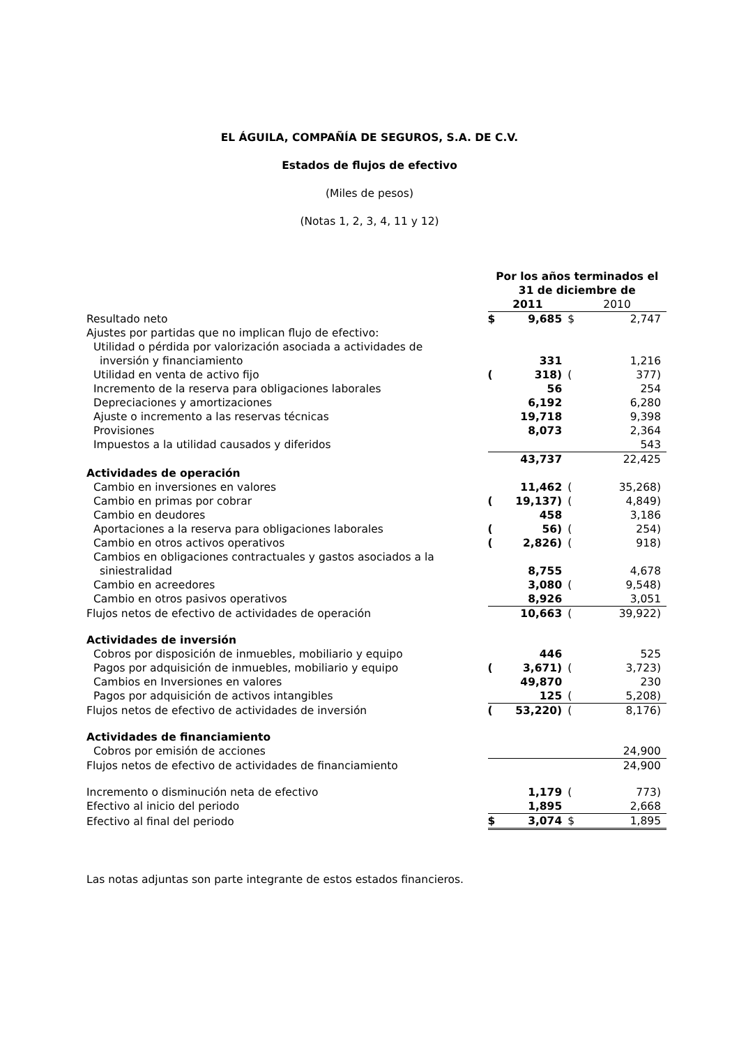EL ÁGUILA, COMPAÑÍA DE SEGUROS, S.A. DE C.V.
Estados de flujos de efectivo
(Miles de pesos)
(Notas 1, 2, 3, 4, 11 y 12)
| | Por los años terminados el 31 de diciembre de | | | |
| | 2011 | | 2010 | |
| Resultado neto | $ | 9,685 | $ | 2,747 |
| Ajustes por partidas que no implican flujo de efectivo: | | | | |
| Utilidad o pérdida por valorización asociada a actividades de | | | | |
| inversión y financiamiento | | 331 | | 1,216 |
| Utilidad en venta de activo fijo | ( | 318) | ( | 377) |
| Incremento de la reserva para obligaciones laborales | | 56 | | 254 |
| Depreciaciones y amortizaciones | | 6,192 | | 6,280 |
| Ajuste o incremento a las reservas técnicas | | 19,718 | | 9,398 |
| Provisiones | | 8,073 | | 2,364 |
| Impuestos a la utilidad causados y diferidos | | | | 543 |
| | | 43,737 | | 22,425 |
| Actividades de operación | | | | |
| Cambio en inversiones en valores | | 11,462 | ( | 35,268) |
| Cambio en primas por cobrar | ( | 19,137) | ( | 4,849) |
| Cambio en deudores | | 458 | | 3,186 |
| Aportaciones a la reserva para obligaciones laborales | ( | 56) | ( | 254) |
| Cambio en otros activos operativos | ( | 2,826) | ( | 918) |
| Cambios en obligaciones contractuales y gastos asociados a la | | | | |
| siniestralidad | | 8,755 | | 4,678 |
| Cambio en acreedores | | 3,080 | ( | 9,548) |
| Cambio en otros pasivos operativos | | 8,926 | | 3,051 |
| Flujos netos de efectivo de actividades de operación | | 10,663 | ( | 39,922) |
| Actividades de inversión | | | | |
| Cobros por disposición de inmuebles, mobiliario y equipo | | 446 | | 525 |
| Pagos por adquisición de inmuebles, mobiliario y equipo | ( | 3,671) | ( | 3,723) |
| Cambios en Inversiones en valores | | 49,870 | | 230 |
| Pagos por adquisición de activos intangibles | | 125 | ( | 5,208) |
| Flujos netos de efectivo de actividades de inversión | ( | 53,220) | ( | 8,176) |
| Actividades de financiamiento | | | | |
| Cobros por emisión de acciones | | | | 24,900 |
| Flujos netos de efectivo de actividades de financiamiento | | | | 24,900 |
| Incremento o disminución neta de efectivo | | 1,179 | ( | 773) |
| Efectivo al inicio del periodo | | 1,895 | | 2,668 |
| Efectivo al final del periodo | $ | 3,074 | $ | 1,895 |
Las notas adjuntas son parte integrante de estos estados financieros.